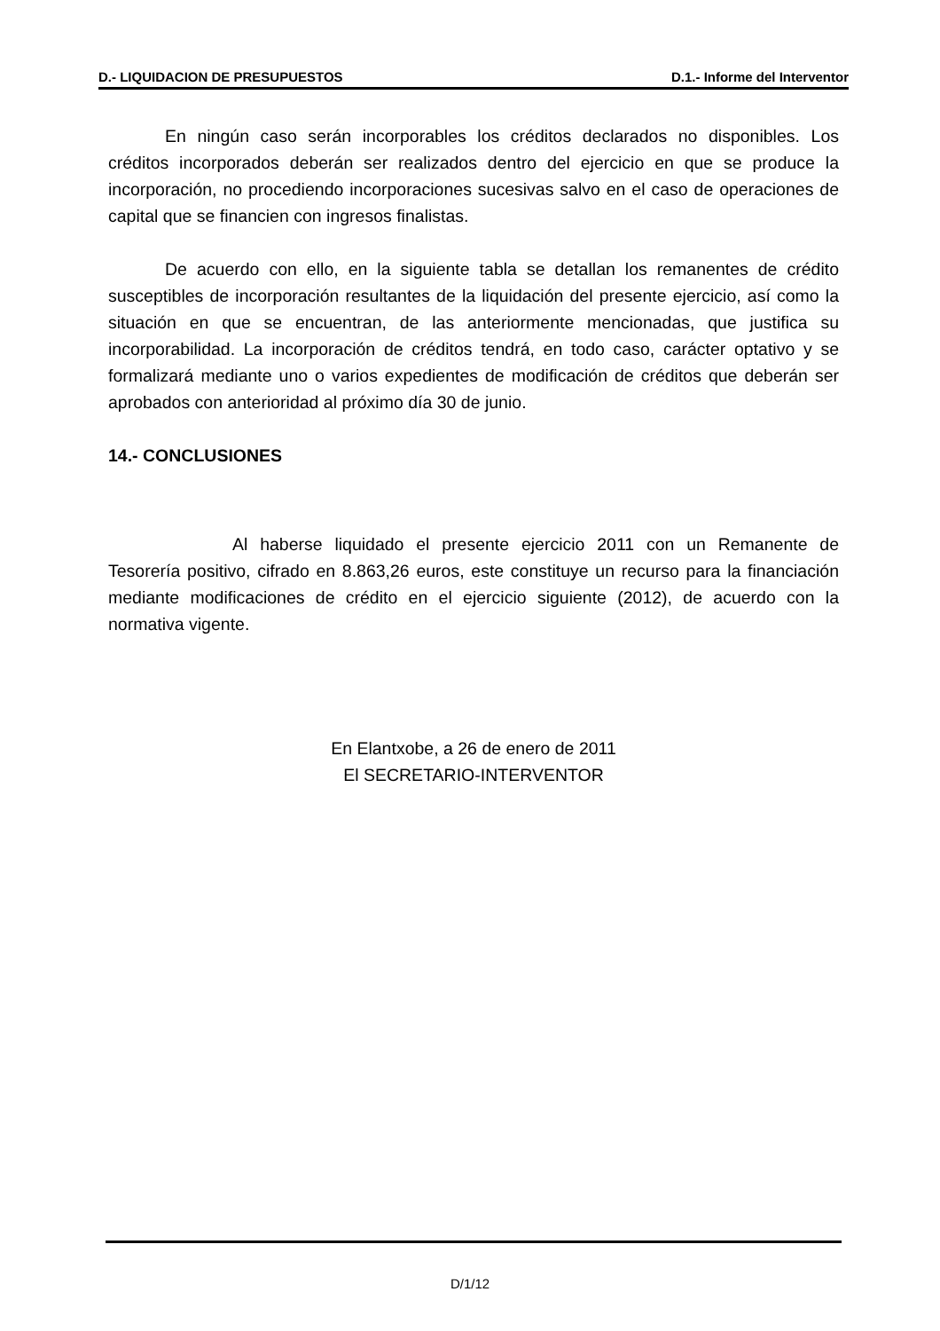D.- LIQUIDACION DE PRESUPUESTOS D.1.- Informe del Interventor
En ningún caso serán incorporables los créditos declarados no disponibles. Los créditos incorporados deberán ser realizados dentro del ejercicio en que se produce la incorporación, no procediendo incorporaciones sucesivas salvo en el caso de operaciones de capital que se financien con ingresos finalistas.
De acuerdo con ello, en la siguiente tabla se detallan los remanentes de crédito susceptibles de incorporación resultantes de la liquidación del presente ejercicio, así como la situación en que se encuentran, de las anteriormente mencionadas, que justifica su incorporabilidad. La incorporación de créditos tendrá, en todo caso, carácter optativo y se formalizará mediante uno o varios expedientes de modificación de créditos que deberán ser aprobados con anterioridad al próximo día 30 de junio.
14.- CONCLUSIONES
Al haberse liquidado el presente ejercicio 2011 con un Remanente de Tesorería positivo, cifrado en 8.863,26 euros, este constituye un recurso para la financiación mediante modificaciones de crédito en el ejercicio siguiente (2012), de acuerdo con la normativa vigente.
En Elantxobe, a 26 de enero de 2011
El SECRETARIO-INTERVENTOR
D/1/12